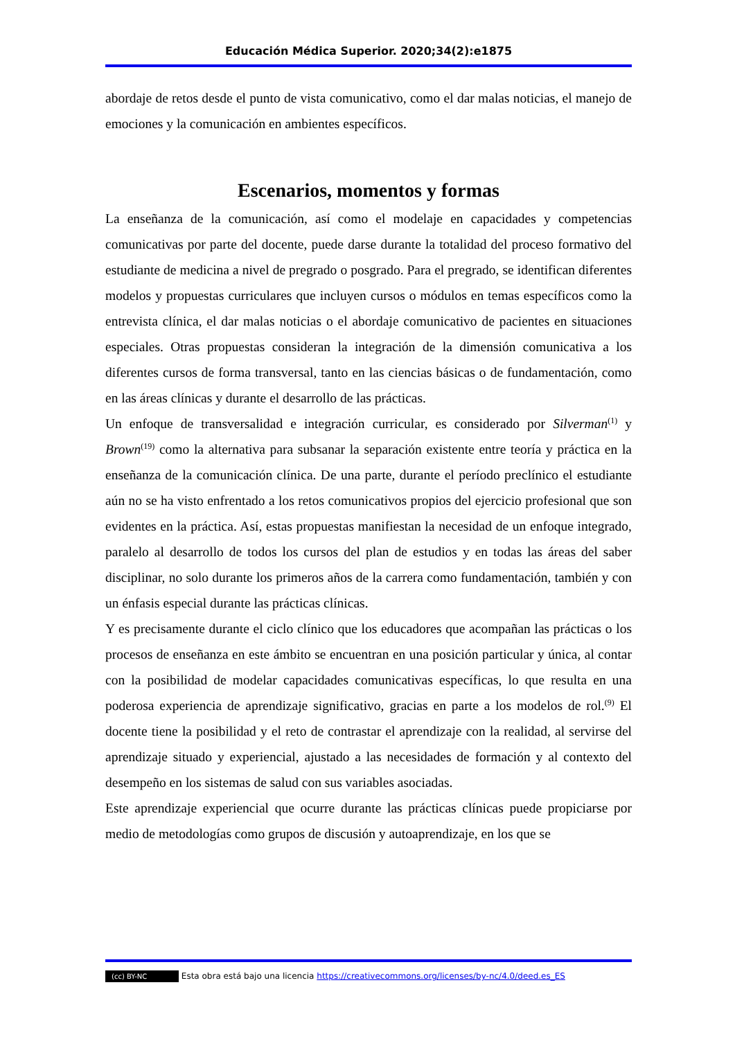Educación Médica Superior. 2020;34(2):e1875
abordaje de retos desde el punto de vista comunicativo, como el dar malas noticias, el manejo de emociones y la comunicación en ambientes específicos.
Escenarios, momentos y formas
La enseñanza de la comunicación, así como el modelaje en capacidades y competencias comunicativas por parte del docente, puede darse durante la totalidad del proceso formativo del estudiante de medicina a nivel de pregrado o posgrado. Para el pregrado, se identifican diferentes modelos y propuestas curriculares que incluyen cursos o módulos en temas específicos como la entrevista clínica, el dar malas noticias o el abordaje comunicativo de pacientes en situaciones especiales. Otras propuestas consideran la integración de la dimensión comunicativa a los diferentes cursos de forma transversal, tanto en las ciencias básicas o de fundamentación, como en las áreas clínicas y durante el desarrollo de las prácticas.
Un enfoque de transversalidad e integración curricular, es considerado por Silverman<sup>(1)</sup> y Brown<sup>(19)</sup> como la alternativa para subsanar la separación existente entre teoría y práctica en la enseñanza de la comunicación clínica. De una parte, durante el período preclínico el estudiante aún no se ha visto enfrentado a los retos comunicativos propios del ejercicio profesional que son evidentes en la práctica. Así, estas propuestas manifiestan la necesidad de un enfoque integrado, paralelo al desarrollo de todos los cursos del plan de estudios y en todas las áreas del saber disciplinar, no solo durante los primeros años de la carrera como fundamentación, también y con un énfasis especial durante las prácticas clínicas.
Y es precisamente durante el ciclo clínico que los educadores que acompañan las prácticas o los procesos de enseñanza en este ámbito se encuentran en una posición particular y única, al contar con la posibilidad de modelar capacidades comunicativas específicas, lo que resulta en una poderosa experiencia de aprendizaje significativo, gracias en parte a los modelos de rol.<sup>(9)</sup> El docente tiene la posibilidad y el reto de contrastar el aprendizaje con la realidad, al servirse del aprendizaje situado y experiencial, ajustado a las necesidades de formación y al contexto del desempeño en los sistemas de salud con sus variables asociadas.
Este aprendizaje experiencial que ocurre durante las prácticas clínicas puede propiciarse por medio de metodologías como grupos de discusión y autoaprendizaje, en los que se
(cc) BY-NC Esta obra está bajo una licencia https://creativecommons.org/licenses/by-nc/4.0/deed.es_ES